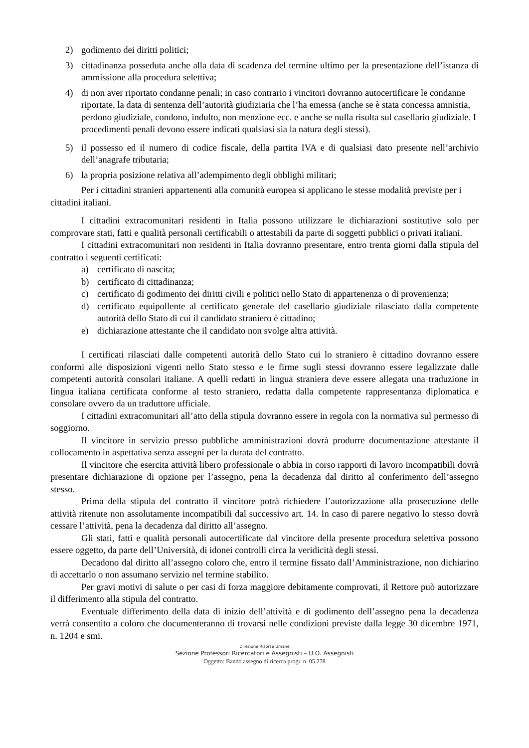2) godimento dei diritti politici;
3) cittadinanza posseduta anche alla data di scadenza del termine ultimo per la presentazione dell’istanza di ammissione alla procedura selettiva;
4) di non aver riportato condanne penali; in caso contrario i vincitori dovranno autocertificare le condanne riportate, la data di sentenza dell’autorità giudiziaria che l’ha emessa (anche se è stata concessa amnistia, perdono giudiziale, condono, indulto, non menzione ecc. e anche se nulla risulta sul casellario giudiziale. I procedimenti penali devono essere indicati qualsiasi sia la natura degli stessi).
5) il possesso ed il numero di codice fiscale, della partita IVA e di qualsiasi dato presente nell’archivio dell’anagrafe tributaria;
6) la propria posizione relativa all’adempimento degli obblighi militari;
Per i cittadini stranieri appartenenti alla comunità europea si applicano le stesse modalità previste per i cittadini italiani.
I cittadini extracomunitari residenti in Italia possono utilizzare le dichiarazioni sostitutive solo per comprovare stati, fatti e qualità personali certificabili o attestabili da parte di soggetti pubblici o privati italiani.
I cittadini extracomunitari non residenti in Italia dovranno presentare, entro trenta giorni dalla stipula del contratto i seguenti certificati:
a) certificato di nascita;
b) certificato di cittadinanza;
c) certificato di godimento dei diritti civili e politici nello Stato di appartenenza o di provenienza;
d) certificato equipollente al certificato generale del casellario giudiziale rilasciato dalla competente autorità dello Stato di cui il candidato straniero è cittadino;
e) dichiarazione attestante che il candidato non svolge altra attività.
I certificati rilasciati dalle competenti autorità dello Stato cui lo straniero è cittadino dovranno essere conformi alle disposizioni vigenti nello Stato stesso e le firme sugli stessi dovranno essere legalizzate dalle competenti autorità consolari italiane. A quelli redatti in lingua straniera deve essere allegata una traduzione in lingua italiana certificata conforme al testo straniero, redatta dalla competente rappresentanza diplomatica e consolare ovvero da un traduttore ufficiale.
I cittadini extracomunitari all’atto della stipula dovranno essere in regola con la normativa sul permesso di soggiorno.
Il vincitore in servizio presso pubbliche amministrazioni dovrà produrre documentazione attestante il collocamento in aspettativa senza assegni per la durata del contratto.
Il vincitore che esercita attività libero professionale o abbia in corso rapporti di lavoro incompatibili dovrà presentare dichiarazione di opzione per l’assegno, pena la decadenza dal diritto al conferimento dell’assegno stesso.
Prima della stipula del contratto il vincitore potrà richiedere l’autorizzazione alla prosecuzione delle attività ritenute non assolutamente incompatibili dal successivo art. 14. In caso di parere negativo lo stesso dovrà cessare l’attività, pena la decadenza dal diritto all’assegno.
Gli stati, fatti e qualità personali autocertificate dal vincitore della presente procedura selettiva possono essere oggetto, da parte dell’Università, di idonei controlli circa la veridicità degli stessi.
Decadono dal diritto all’assegno coloro che, entro il termine fissato dall’Amministrazione, non dichiarino di accettarlo o non assumano servizio nel termine stabilito.
Per gravi motivi di salute o per casi di forza maggiore debitamente comprovati, il Rettore può autorizzare il differimento alla stipula del contratto.
Eventuale differimento della data di inizio dell’attività e di godimento dell’assegno pena la decadenza verrà consentito a coloro che documenteranno di trovarsi nelle condizioni previste dalla legge 30 dicembre 1971, n. 1204 e smi.
Direzione Risorse Umane
Sezione Professori Ricercatori e Assegnisti – U.O. Assegnisti
Oggetto: Bando assegno di ricerca progr. n. 05.278